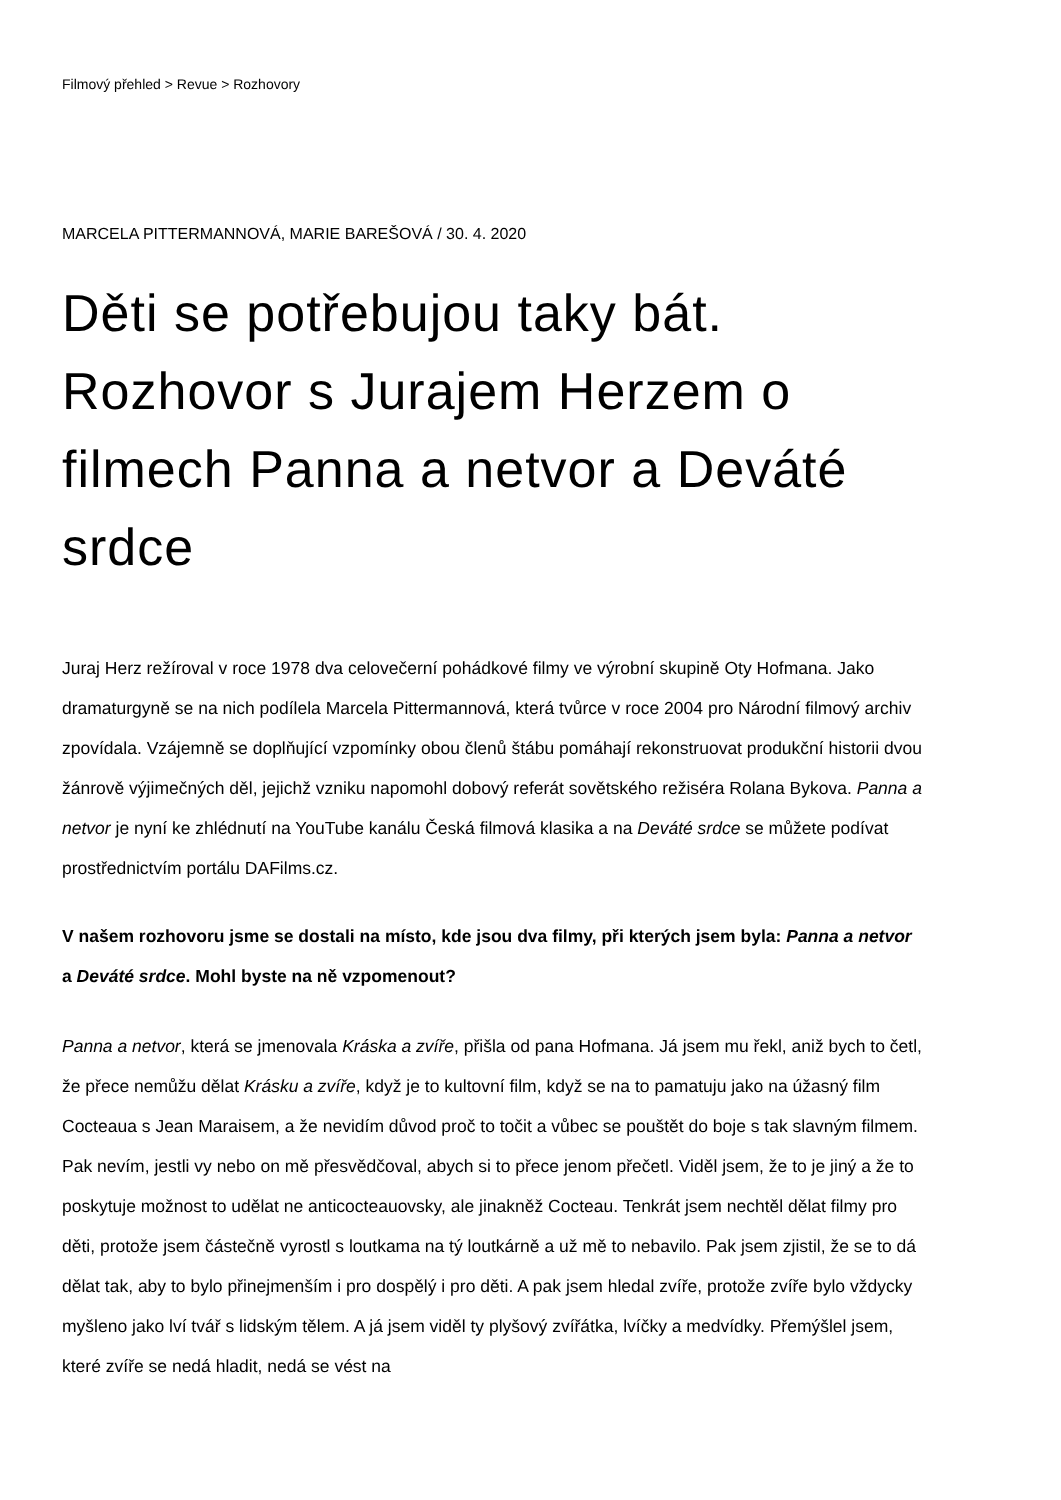Filmový přehled > Revue > Rozhovory
MARCELA PITTERMANNOVÁ, MARIE BAREŠOVÁ / 30. 4. 2020
Děti se potřebujou taky bát. Rozhovor s Jurajem Herzem o filmech Panna a netvor a Deváté srdce
Juraj Herz režíroval v roce 1978 dva celovečerní pohádkové filmy ve výrobní skupině Oty Hofmana. Jako dramaturgyně se na nich podílela Marcela Pittermannová, která tvůrce v roce 2004 pro Národní filmový archiv zpovídala. Vzájemně se doplňující vzpomínky obou členů štábu pomáhají rekonstruovat produkční historii dvou žánrově výjimečných děl, jejichž vzniku napomohl dobový referát sovětského režiséra Rolana Bykova. Panna a netvor je nyní ke zhlédnutí na YouTube kanálu Česká filmová klasika a na Deváté srdce se můžete podívat prostřednictvím portálu DAFilms.cz.
V našem rozhovoru jsme se dostali na místo, kde jsou dva filmy, při kterých jsem byla: Panna a netvor a Deváté srdce. Mohl byste na ně vzpomenout?
Panna a netvor, která se jmenovala Kráska a zvíře, přišla od pana Hofmana. Já jsem mu řekl, aniž bych to četl, že přece nemůžu dělat Krásku a zvíře, když je to kultovní film, když se na to pamatuju jako na úžasný film Cocteaua s Jean Maraisem, a že nevidím důvod proč to točit a vůbec se pouštět do boje s tak slavným filmem. Pak nevím, jestli vy nebo on mě přesvědčoval, abych si to přece jenom přečetl. Viděl jsem, že to je jiný a že to poskytuje možnost to udělat ne anticocteauovsky, ale jinakněž Cocteau. Tenkrát jsem nechtěl dělat filmy pro děti, protože jsem částečně vyrostl s loutkama na tý loutkárně a už mě to nebavilo. Pak jsem zjistil, že se to dá dělat tak, aby to bylo přinejmenším i pro dospělý i pro děti. A pak jsem hledal zvíře, protože zvíře bylo vždycky myšleno jako lví tvář s lidským tělem. A já jsem viděl ty plyšový zvířátka, lvíčky a medvídky. Přemýšlel jsem, které zvíře se nedá hladit, nedá se vést na